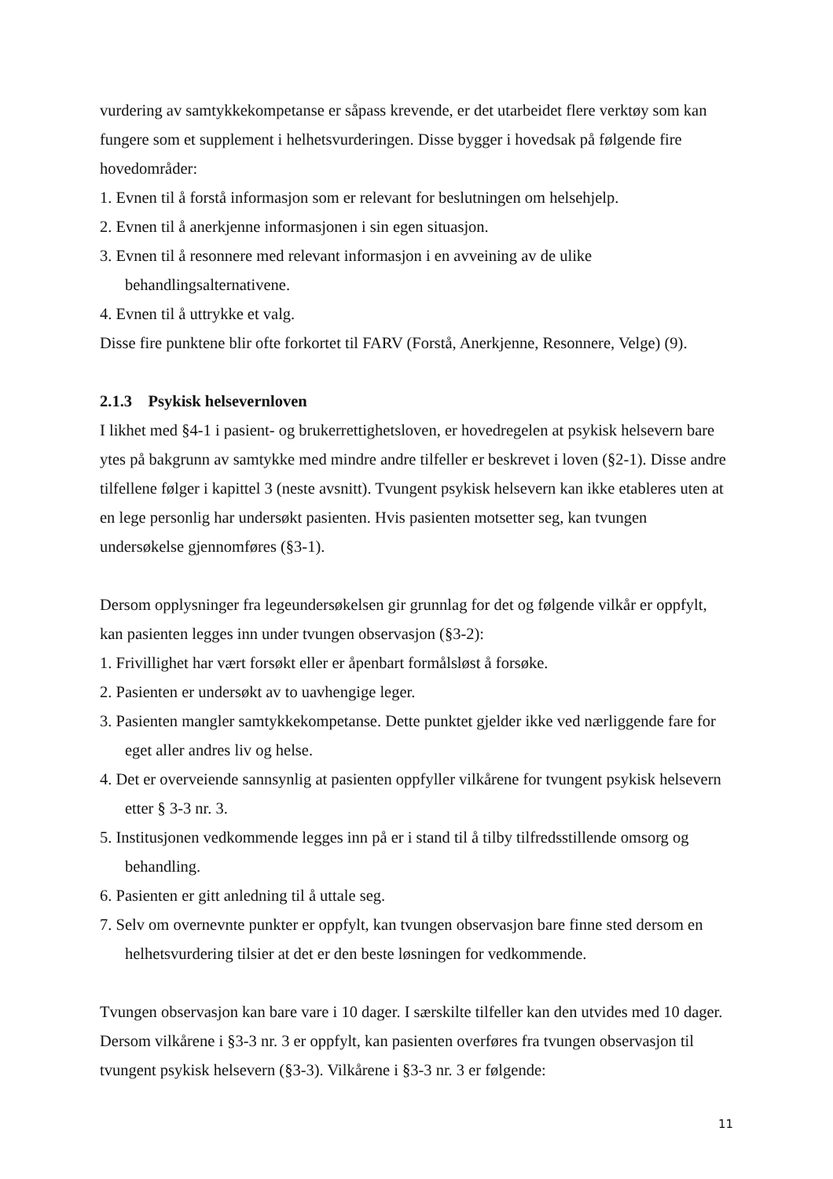vurdering av samtykkekompetanse er såpass krevende, er det utarbeidet flere verktøy som kan fungere som et supplement i helhetsvurderingen. Disse bygger i hovedsak på følgende fire hovedområder:
1. Evnen til å forstå informasjon som er relevant for beslutningen om helsehjelp.
2. Evnen til å anerkjenne informasjonen i sin egen situasjon.
3. Evnen til å resonnere med relevant informasjon i en avveining av de ulike behandlingsalternativene.
4. Evnen til å uttrykke et valg.
Disse fire punktene blir ofte forkortet til FARV (Forstå, Anerkjenne, Resonnere, Velge) (9).
2.1.3 Psykisk helsevernloven
I likhet med §4-1 i pasient- og brukerrettighetsloven, er hovedregelen at psykisk helsevern bare ytes på bakgrunn av samtykke med mindre andre tilfeller er beskrevet i loven (§2-1). Disse andre tilfellene følger i kapittel 3 (neste avsnitt). Tvungent psykisk helsevern kan ikke etableres uten at en lege personlig har undersøkt pasienten. Hvis pasienten motsetter seg, kan tvungen undersøkelse gjennomføres (§3-1).
Dersom opplysninger fra legeundersøkelsen gir grunnlag for det og følgende vilkår er oppfylt, kan pasienten legges inn under tvungen observasjon (§3-2):
1. Frivillighet har vært forsøkt eller er åpenbart formålsløst å forsøke.
2. Pasienten er undersøkt av to uavhengige leger.
3. Pasienten mangler samtykkekompetanse. Dette punktet gjelder ikke ved nærliggende fare for eget aller andres liv og helse.
4. Det er overveiende sannsynlig at pasienten oppfyller vilkårene for tvungent psykisk helsevern etter § 3-3 nr. 3.
5. Institusjonen vedkommende legges inn på er i stand til å tilby tilfredsstillende omsorg og behandling.
6. Pasienten er gitt anledning til å uttale seg.
7. Selv om overnevnte punkter er oppfylt, kan tvungen observasjon bare finne sted dersom en helhetsvurdering tilsier at det er den beste løsningen for vedkommende.
Tvungen observasjon kan bare vare i 10 dager. I særskilte tilfeller kan den utvides med 10 dager. Dersom vilkårene i §3-3 nr. 3 er oppfylt, kan pasienten overføres fra tvungen observasjon til tvungent psykisk helsevern (§3-3). Vilkårene i §3-3 nr. 3 er følgende:
11